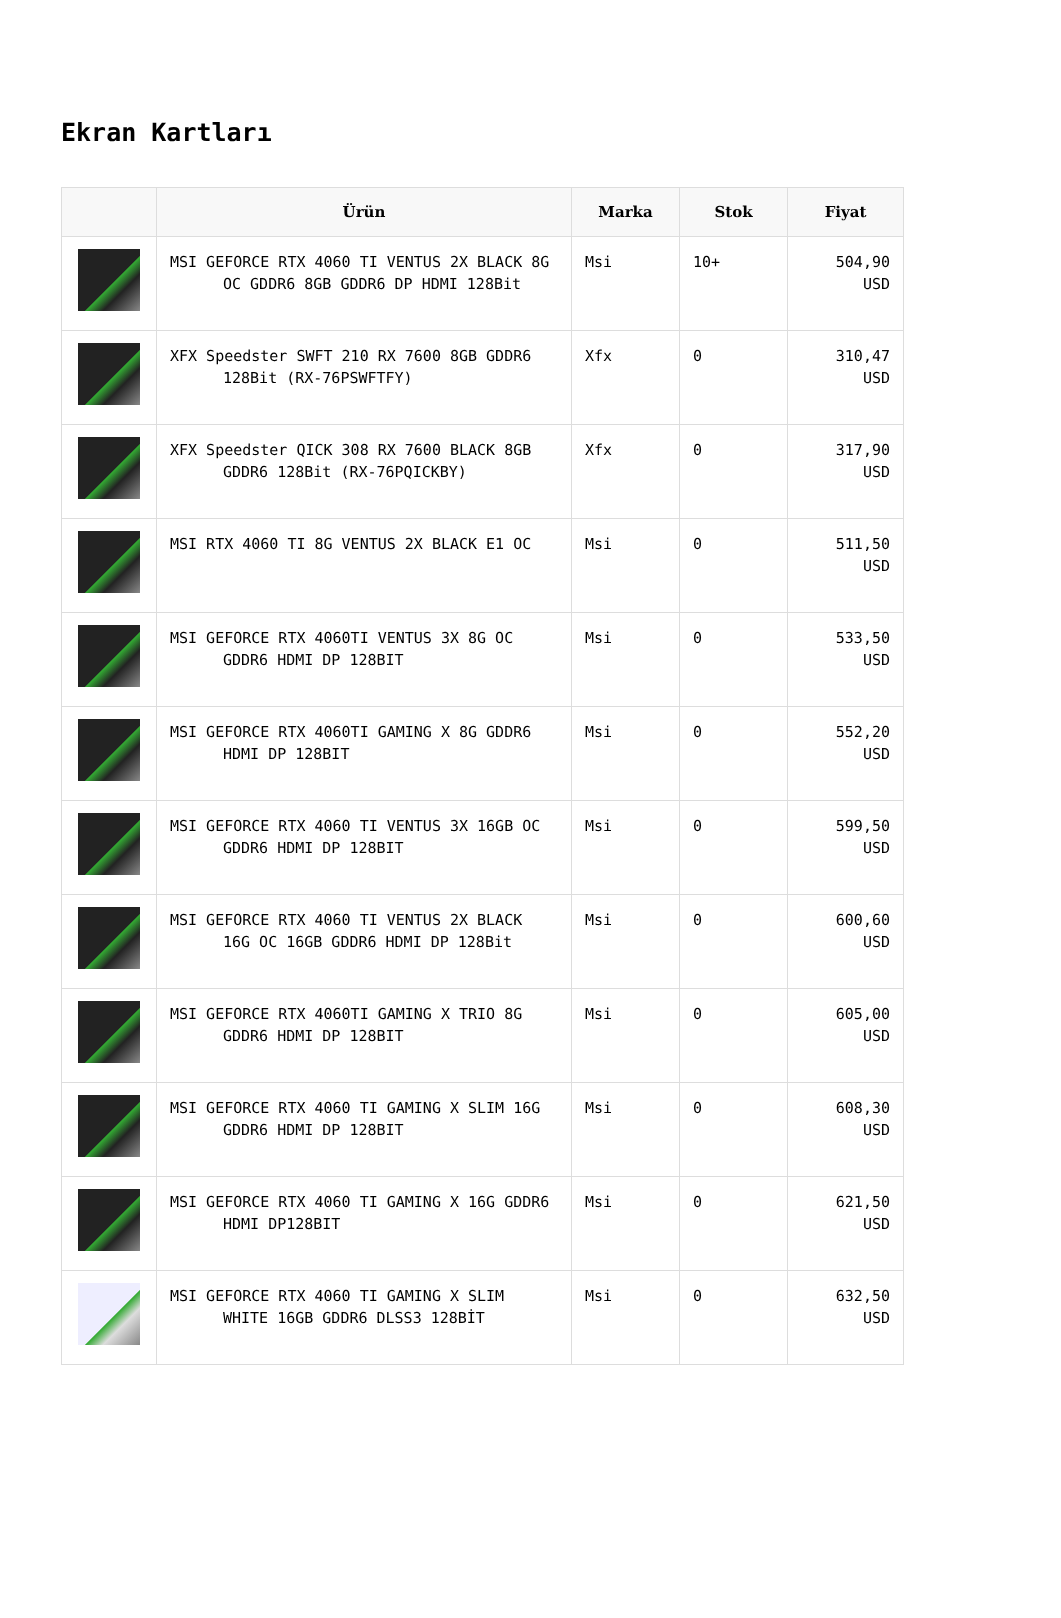Ekran Kartları
| | Ürün | Marka | Stok | Fiyat |
| --- | --- | --- | --- | --- |
| | MSI GEFORCE RTX 4060 TI VENTUS 2X BLACK 8G OC GDDR6 8GB GDDR6 DP HDMI 128Bit | Msi | 10+ | 504,90 USD |
| | XFX Speedster SWFT 210 RX 7600 8GB GDDR6 128Bit (RX-76PSWFTFY) | Xfx | 0 | 310,47 USD |
| | XFX Speedster QICK 308 RX 7600 BLACK 8GB GDDR6 128Bit (RX-76PQICKBY) | Xfx | 0 | 317,90 USD |
| | MSI RTX 4060 TI 8G VENTUS 2X BLACK E1 OC | Msi | 0 | 511,50 USD |
| | MSI GEFORCE RTX 4060TI VENTUS 3X 8G OC GDDR6 HDMI DP 128BIT | Msi | 0 | 533,50 USD |
| | MSI GEFORCE RTX 4060TI GAMING X 8G GDDR6 HDMI DP 128BIT | Msi | 0 | 552,20 USD |
| | MSI GEFORCE RTX 4060 TI VENTUS 3X 16GB OC GDDR6 HDMI DP 128BIT | Msi | 0 | 599,50 USD |
| | MSI GEFORCE RTX 4060 TI VENTUS 2X BLACK 16G OC 16GB GDDR6 HDMI DP 128Bit | Msi | 0 | 600,60 USD |
| | MSI GEFORCE RTX 4060TI GAMING X TRIO 8G GDDR6 HDMI DP 128BIT | Msi | 0 | 605,00 USD |
| | MSI GEFORCE RTX 4060 TI GAMING X SLIM 16G GDDR6 HDMI DP 128BIT | Msi | 0 | 608,30 USD |
| | MSI GEFORCE RTX 4060 TI GAMING X 16G GDDR6 HDMI DP128BIT | Msi | 0 | 621,50 USD |
| | MSI GEFORCE RTX 4060 TI GAMING X SLIM WHITE 16GB GDDR6 DLSS3 128BİT | Msi | 0 | 632,50 USD |